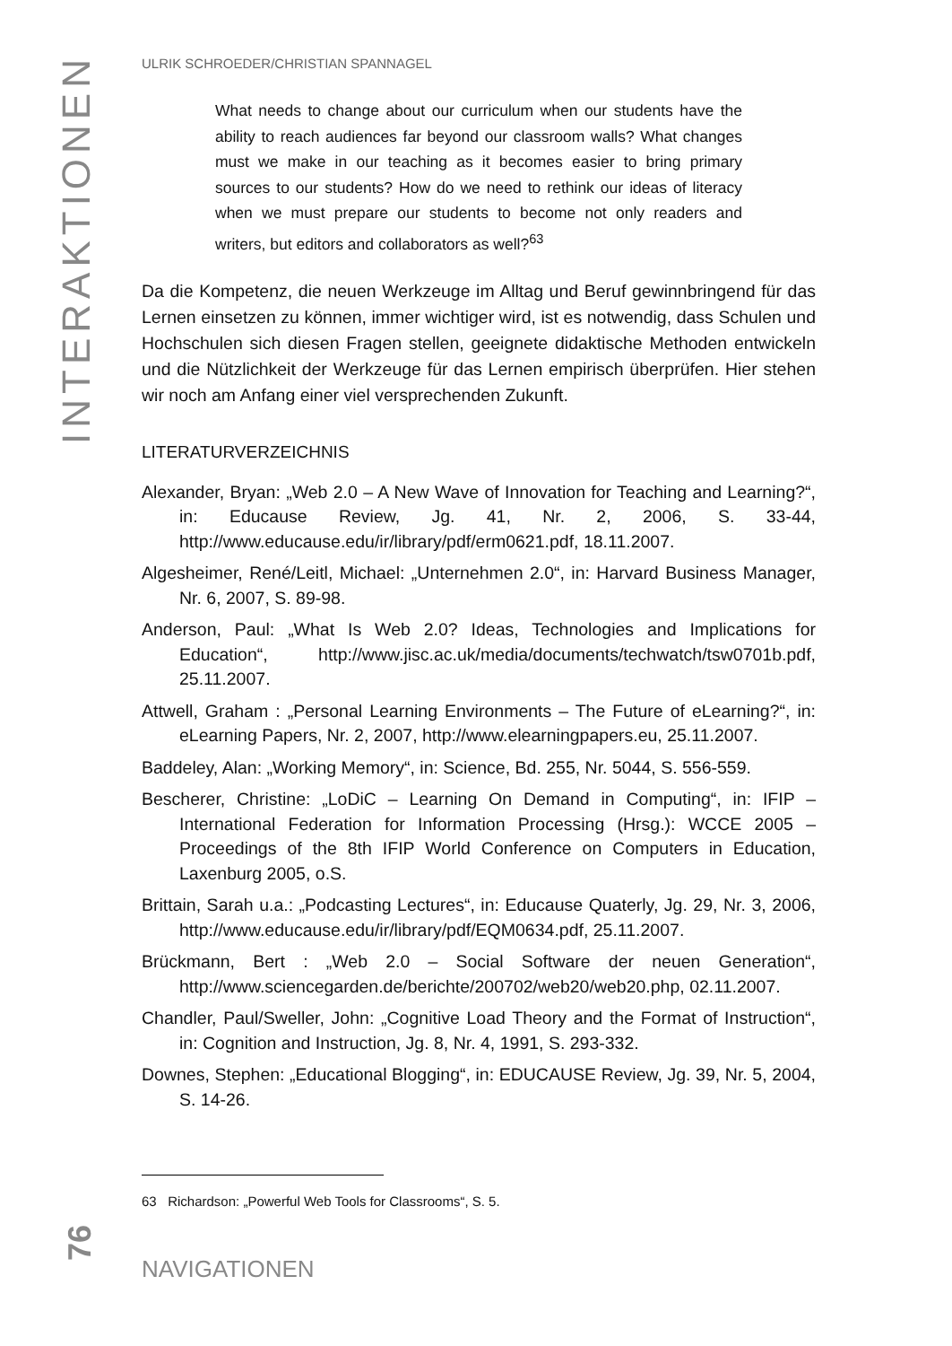INTERAKTIONEN
ULRIK SCHROEDER/CHRISTIAN SPANNAGEL
What needs to change about our curriculum when our students have the ability to reach audiences far beyond our classroom walls? What changes must we make in our teaching as it becomes easier to bring primary sources to our students? How do we need to rethink our ideas of literacy when we must prepare our students to become not only readers and writers, but editors and collaborators as well?<sup>63</sup>
Da die Kompetenz, die neuen Werkzeuge im Alltag und Beruf gewinnbringend für das Lernen einsetzen zu können, immer wichtiger wird, ist es notwendig, dass Schulen und Hochschulen sich diesen Fragen stellen, geeignete didaktische Methoden entwickeln und die Nützlichkeit der Werkzeuge für das Lernen empirisch überprüfen. Hier stehen wir noch am Anfang einer viel versprechenden Zukunft.
LITERATURVERZEICHNIS
Alexander, Bryan: „Web 2.0 – A New Wave of Innovation for Teaching and Learning?“, in: Educause Review, Jg. 41, Nr. 2, 2006, S. 33-44, http://www.educause.edu/ir/library/pdf/erm0621.pdf, 18.11.2007.
Algesheimer, René/Leitl, Michael: „Unternehmen 2.0“, in: Harvard Business Manager, Nr. 6, 2007, S. 89-98.
Anderson, Paul: „What Is Web 2.0? Ideas, Technologies and Implications for Education“, http://www.jisc.ac.uk/media/documents/techwatch/tsw0701b.pdf, 25.11.2007.
Attwell, Graham : „Personal Learning Environments – The Future of eLearning?“, in: eLearning Papers, Nr. 2, 2007, http://www.elearningpapers.eu, 25.11.2007.
Baddeley, Alan: „Working Memory“, in: Science, Bd. 255, Nr. 5044, S. 556-559.
Bescherer, Christine: „LoDiC – Learning On Demand in Computing“, in: IFIP – International Federation for Information Processing (Hrsg.): WCCE 2005 – Proceedings of the 8th IFIP World Conference on Computers in Education, Laxenburg 2005, o.S.
Brittain, Sarah u.a.: „Podcasting Lectures“, in: Educause Quaterly, Jg. 29, Nr. 3, 2006, http://www.educause.edu/ir/library/pdf/EQM0634.pdf, 25.11.2007.
Brückmann, Bert : „Web 2.0 – Social Software der neuen Generation“, http://www.sciencegarden.de/berichte/200702/web20/web20.php, 02.11.2007.
Chandler, Paul/Sweller, John: „Cognitive Load Theory and the Format of Instruction“, in: Cognition and Instruction, Jg. 8, Nr. 4, 1991, S. 293-332.
Downes, Stephen: „Educational Blogging“, in: EDUCAUSE Review, Jg. 39, Nr. 5, 2004, S. 14-26.
63 Richardson: „Powerful Web Tools for Classrooms“, S. 5.
NAVIGATIONEN
76